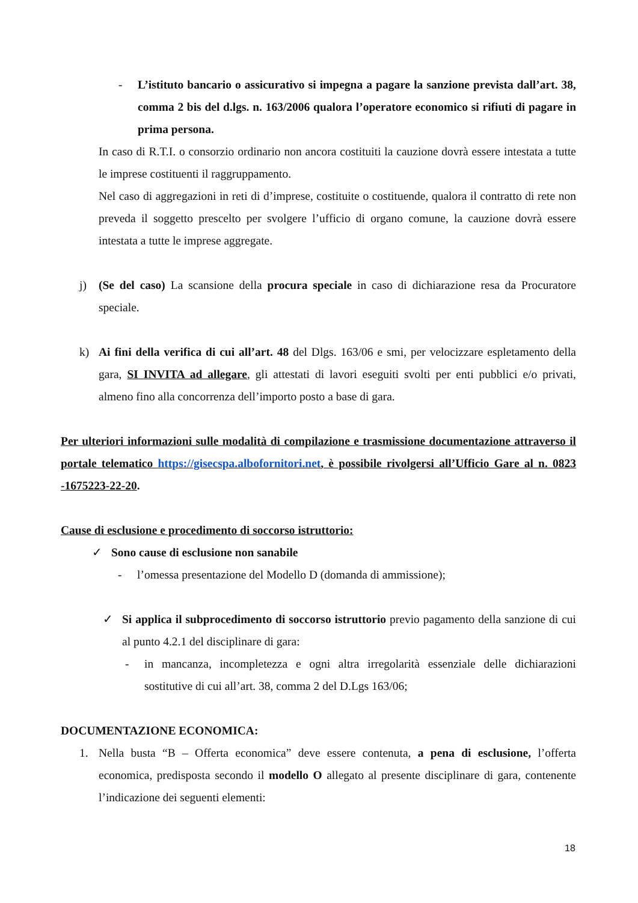- L’istituto bancario o assicurativo si impegna a pagare la sanzione prevista dall’art. 38, comma 2 bis del d.lgs. n. 163/2006 qualora l’operatore economico si rifiuti di pagare in prima persona.
In caso di R.T.I. o consorzio ordinario non ancora costituiti la cauzione dovrà essere intestata a tutte le imprese costituenti il raggruppamento.
Nel caso di aggregazioni in reti di d’imprese, costituite o costituende, qualora il contratto di rete non preveda il soggetto prescelto per svolgere l’ufficio di organo comune, la cauzione dovrà essere intestata a tutte le imprese aggregate.
j) (Se del caso) La scansione della procura speciale in caso di dichiarazione resa da Procuratore speciale.
k) Ai fini della verifica di cui all’art. 48 del Dlgs. 163/06 e smi, per velocizzare espletamento della gara, SI INVITA ad allegare, gli attestati di lavori eseguiti svolti per enti pubblici e/o privati, almeno fino alla concorrenza dell’importo posto a base di gara.
Per ulteriori informazioni sulle modalità di compilazione e trasmissione documentazione attraverso il portale telematico https://gisecspa.albofornitori.net, è possibile rivolgersi all’Ufficio Gare al n. 0823 -1675223-22-20.
Cause di esclusione e procedimento di soccorso istruttorio:
✓ Sono cause di esclusione non sanabile
- l’omessa presentazione del Modello D (domanda di ammissione);
✓ Si applica il subprocedimento di soccorso istruttorio previo pagamento della sanzione di cui al punto 4.2.1 del disciplinare di gara:
- in mancanza, incompletezza e ogni altra irregolarità essenziale delle dichiarazioni sostitutive di cui all’art. 38, comma 2 del D.Lgs 163/06;
DOCUMENTAZIONE ECONOMICA:
1. Nella busta “B – Offerta economica” deve essere contenuta, a pena di esclusione, l’offerta economica, predisposta secondo il modello O allegato al presente disciplinare di gara, contenente l’indicazione dei seguenti elementi:
18